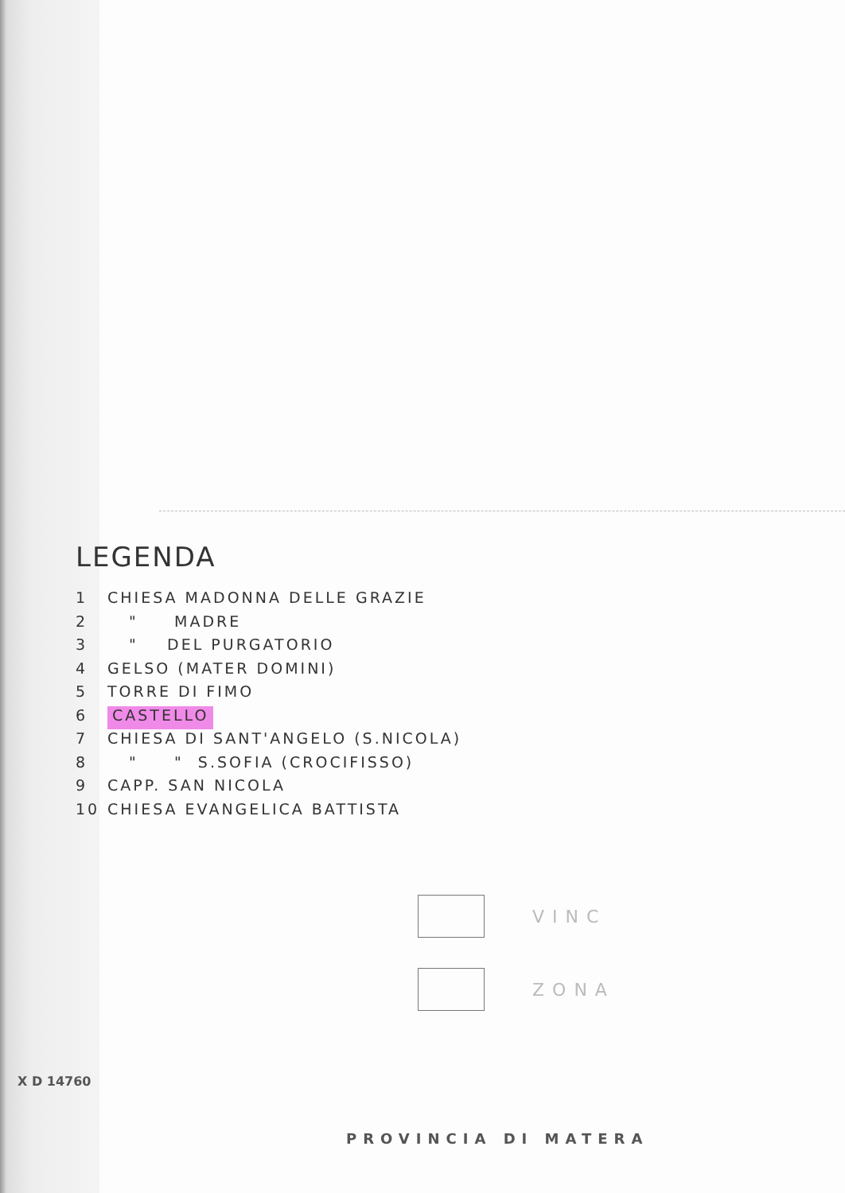LEGENDA
1 CHIESA MADONNA DELLE GRAZIE
2 " MADRE
3 " DEL PURGATORIO
4 GELSO (MATER DOMINI)
5 TORRE DI FIMO
6 CASTELLO
7 CHIESA DI SANT'ANGELO (S.NICOLA)
8 " " S.SOFIA (CROCIFISSO)
9 CAPP. SAN NICOLA
10 CHIESA EVANGELICA BATTISTA
VINC
ZONA
PROVINCIA DI MATERA
X D 14760